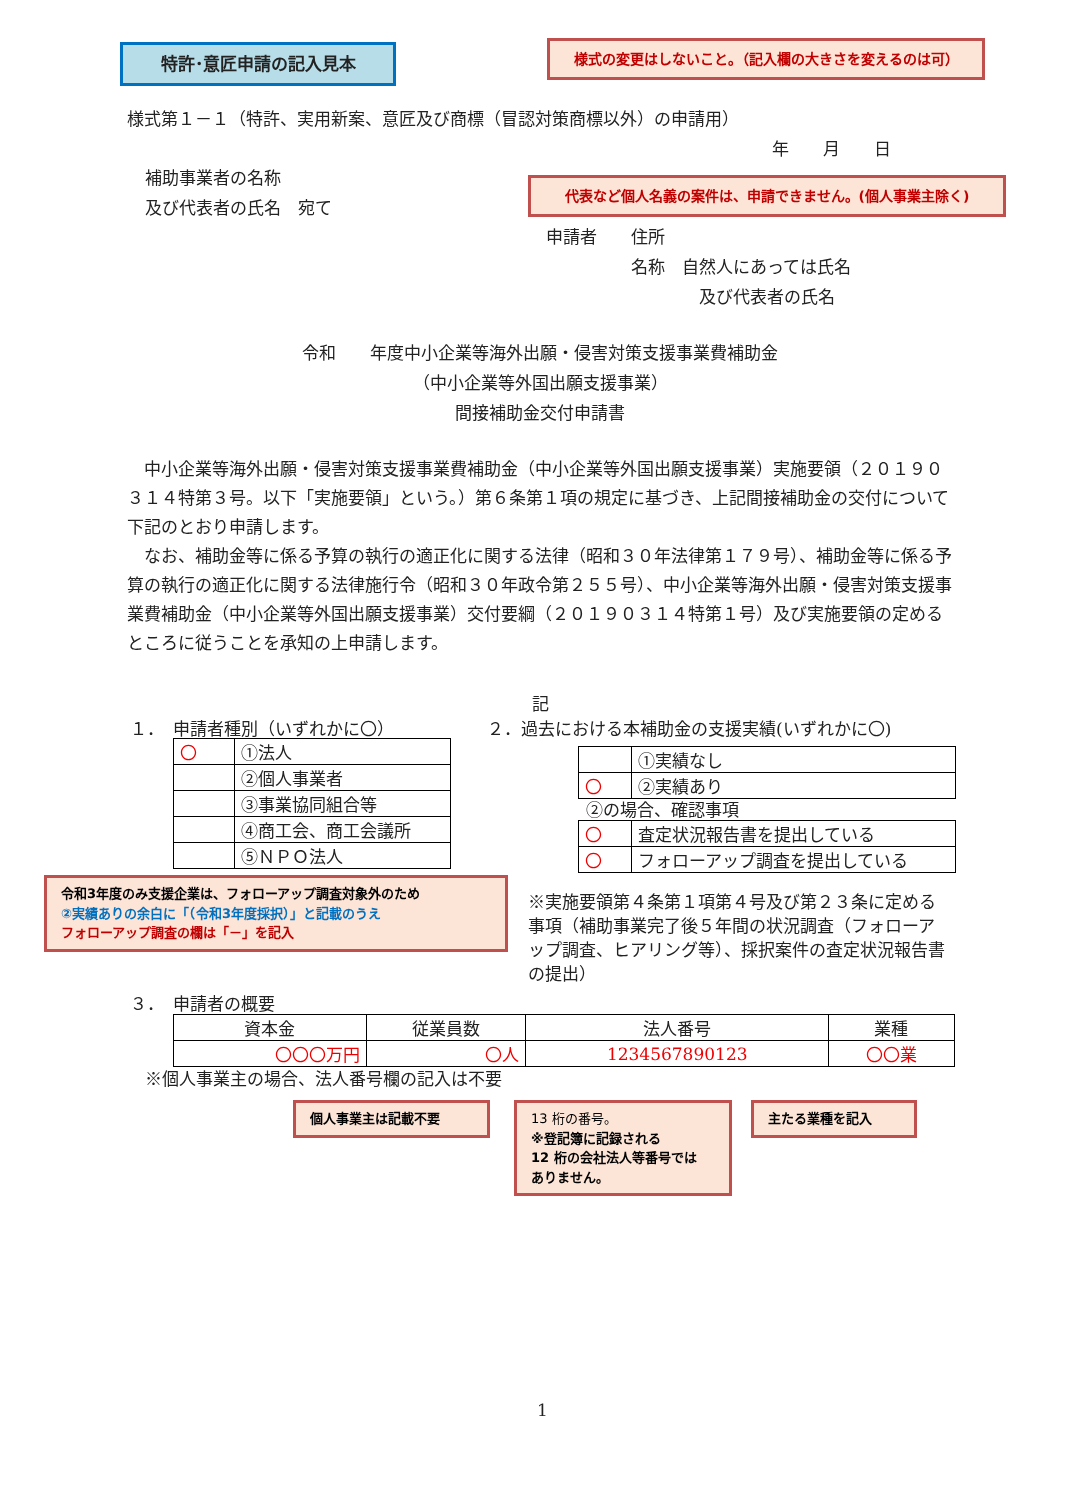特許･意匠申請の記入見本 様式の変更はしないこと。（記入欄の大きさを変えるのは可）
様式第１－１（特許、実用新案、意匠及び商標（冒認対策商標以外）の申請用）
年　　月　　日
補助事業者の名称
及び代表者の氏名　宛て
代表など個人名義の案件は、申請できません。(個人事業主除く)
申請者　　住所
　　　　　名称　自然人にあっては氏名
　　　　　　　　　及び代表者の氏名
令和　　年度中小企業等海外出願・侵害対策支援事業費補助金
（中小企業等外国出願支援事業）
間接補助金交付申請書
　中小企業等海外出願・侵害対策支援事業費補助金（中小企業等外国出願支援事業）実施要領（２０１９０３１４特第３号。以下「実施要領」という。）第６条第１項の規定に基づき、上記間接補助金の交付について下記のとおり申請します。
　なお、補助金等に係る予算の執行の適正化に関する法律（昭和３０年法律第１７９号）、補助金等に係る予算の執行の適正化に関する法律施行令（昭和３０年政令第２５５号）、中小企業等海外出願・侵害対策支援事業費補助金（中小企業等外国出願支援事業）交付要綱（２０１９０３１４特第１号）及び実施要領の定めるところに従うことを承知の上申請します。
記
１．　申請者種別（いずれかに〇）
| 〇 | ①法人 |
| | ②個人事業者 |
| | ③事業協同組合等 |
| | ④商工会、商工会議所 |
| | ⑤ＮＰＯ法人 |
２．過去における本補助金の支援実績(いずれかに〇)
| | ①実績なし |
| 〇 | ②実績あり |
②の場合、確認事項
| 〇 | 査定状況報告書を提出している |
| 〇 | フォローアップ調査を提出している |
令和3年度のみ支援企業は、フォローアップ調査対象外のため
②実績ありの余白に「（令和3年度採択）」と記載のうえ
フォローアップ調査の欄は「－」を記入
※実施要領第４条第１項第４号及び第２３条に定める事項（補助事業完了後５年間の状況調査（フォローアップ調査、ヒアリング等）、採択案件の査定状況報告書の提出）
３．　申請者の概要
| 資本金 | 従業員数 | 法人番号 | 業種 |
| 〇〇〇万円 | 〇人 | 1234567890123 | 〇〇業 |
※個人事業主の場合、法人番号欄の記入は不要
個人事業主は記載不要
13 桁の番号。
※登記簿に記録される
12 桁の会社法人等番号では
ありません。
主たる業種を記入
1